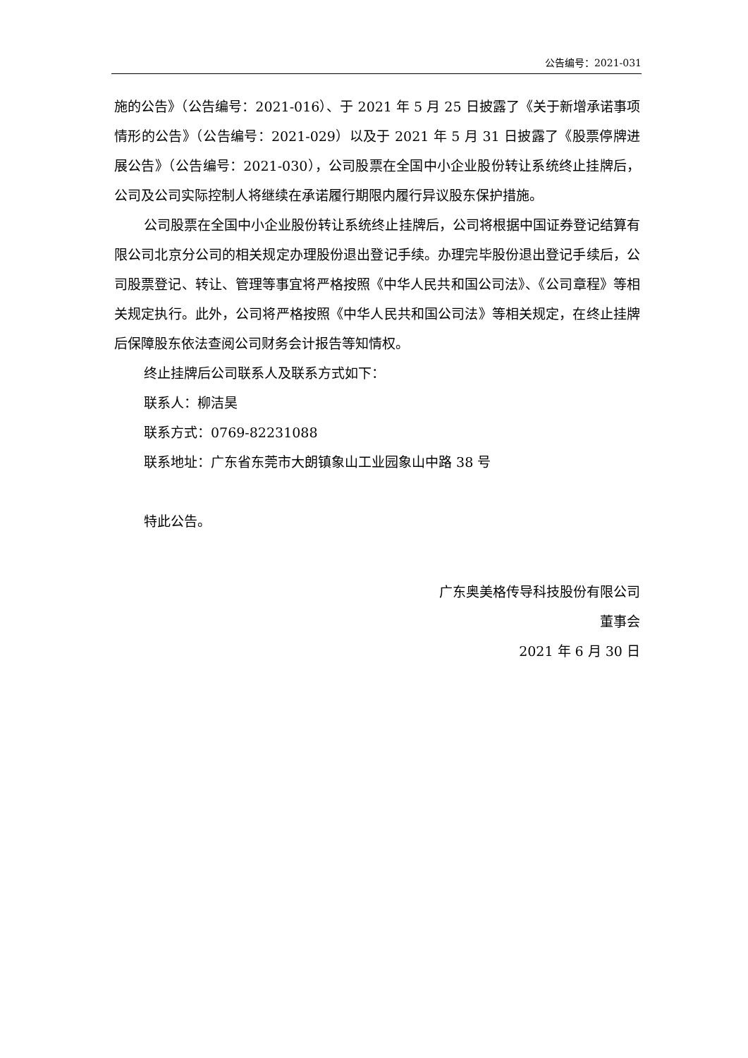公告编号：2021-031
施的公告》（公告编号：2021-016）、于 2021 年 5 月 25 日披露了《关于新增承诺事项情形的公告》（公告编号：2021-029）以及于 2021 年 5 月 31 日披露了《股票停牌进展公告》（公告编号：2021-030），公司股票在全国中小企业股份转让系统终止挂牌后，公司及公司实际控制人将继续在承诺履行期限内履行异议股东保护措施。
公司股票在全国中小企业股份转让系统终止挂牌后，公司将根据中国证券登记结算有限公司北京分公司的相关规定办理股份退出登记手续。办理完毕股份退出登记手续后，公司股票登记、转让、管理等事宜将严格按照《中华人民共和国公司法》、《公司章程》等相关规定执行。此外，公司将严格按照《中华人民共和国公司法》等相关规定，在终止挂牌后保障股东依法查阅公司财务会计报告等知情权。
终止挂牌后公司联系人及联系方式如下：
联系人：柳洁昊
联系方式：0769-82231088
联系地址：广东省东莞市大朗镇象山工业园象山中路 38 号
特此公告。
广东奥美格传导科技股份有限公司
董事会
2021 年 6 月 30 日